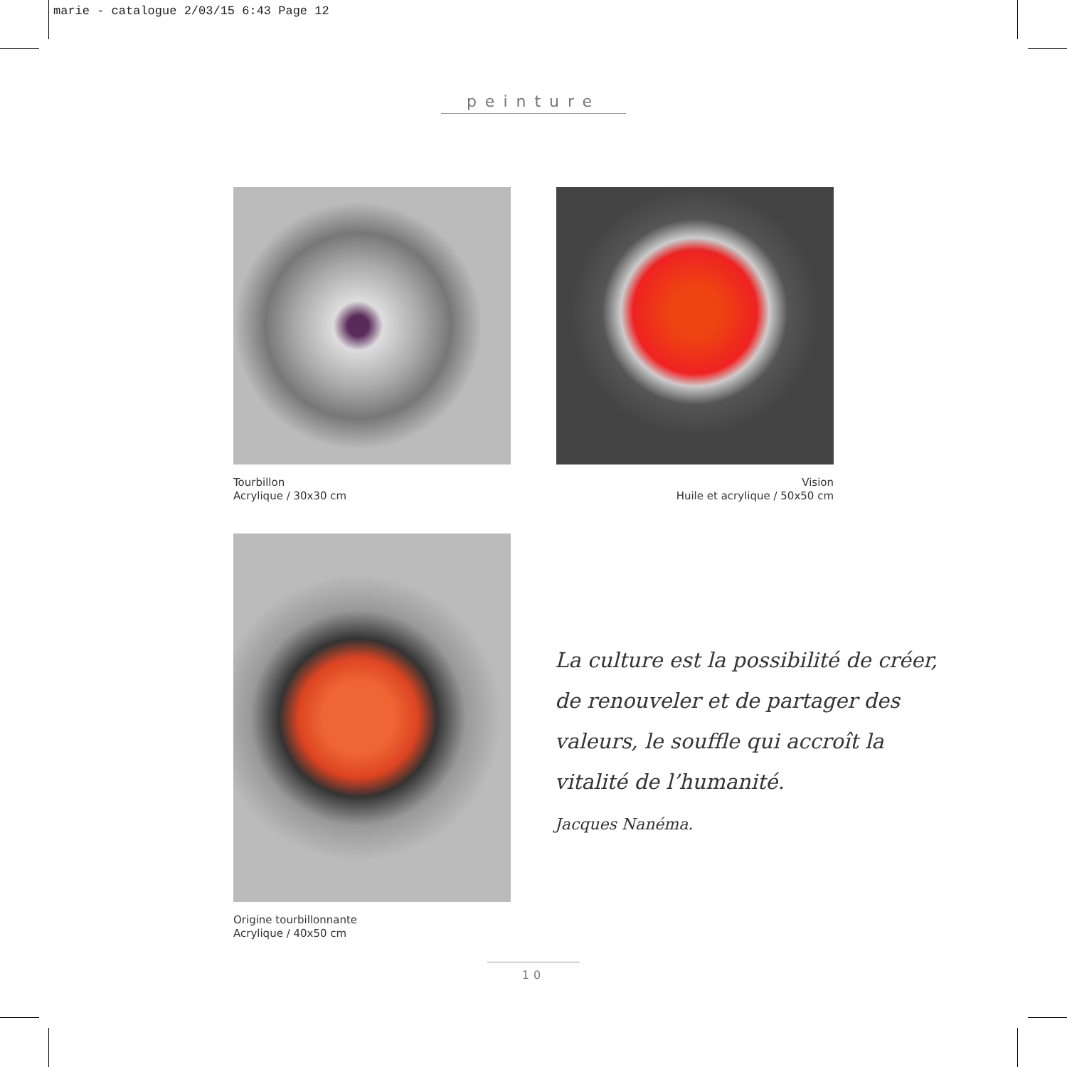marie - catalogue 2/03/15 6:43 Page 12
peinture
Tourbillon
Acrylique / 30x30 cm
Vision
Huile et acrylique / 50x50 cm
Origine tourbillonnante
Acrylique / 40x50 cm
La culture est la possibilité de créer, de renouveler et de partager des valeurs, le souffle qui accroît la vitalité de l’humanité.
Jacques Nanéma.
10